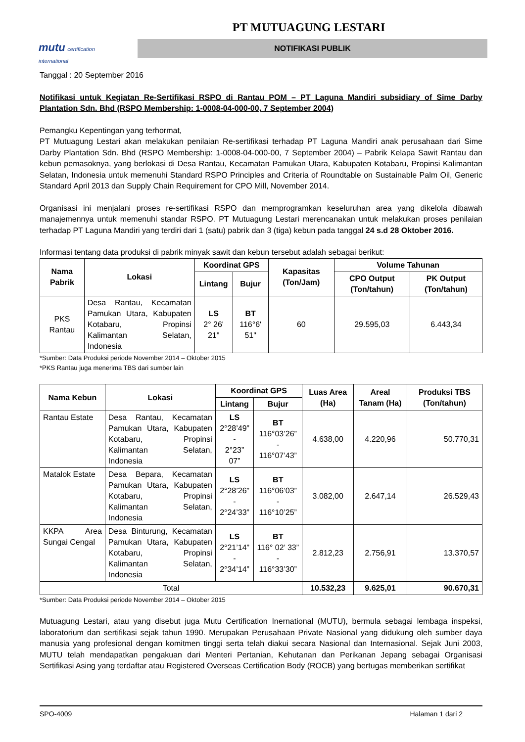mutu certification
international
PT MUTUAGUNG LESTARI
NOTIFIKASI PUBLIK
Tanggal : 20 September 2016
Notifikasi untuk Kegiatan Re-Sertifikasi RSPO di Rantau POM – PT Laguna Mandiri subsidiary of Sime Darby Plantation Sdn. Bhd (RSPO Membership: 1-0008-04-000-00, 7 September 2004)
Pemangku Kepentingan yang terhormat,
PT Mutuagung Lestari akan melakukan penilaian Re-sertifikasi terhadap PT Laguna Mandiri anak perusahaan dari Sime Darby Plantation Sdn. Bhd (RSPO Membership: 1-0008-04-000-00, 7 September 2004) – Pabrik Kelapa Sawit Rantau dan kebun pemasoknya, yang berlokasi di Desa Rantau, Kecamatan Pamukan Utara, Kabupaten Kotabaru, Propinsi Kalimantan Selatan, Indonesia untuk memenuhi Standard RSPO Principles and Criteria of Roundtable on Sustainable Palm Oil, Generic Standard April 2013 dan Supply Chain Requirement for CPO Mill, November 2014.
Organisasi ini menjalani proses re-sertifikasi RSPO dan memprogramkan keseluruhan area yang dikelola dibawah manajemennya untuk memenuhi standar RSPO. PT Mutuagung Lestari merencanakan untuk melakukan proses penilaian terhadap PT Laguna Mandiri yang terdiri dari 1 (satu) pabrik dan 3 (tiga) kebun pada tanggal 24 s.d 28 Oktober 2016.
Informasi tentang data produksi di pabrik minyak sawit dan kebun tersebut adalah sebagai berikut:
| Nama Pabrik | Lokasi | Koordinat GPS | | Kapasitas (Ton/Jam) | Volume Tahunan | |
| --- | --- | --- | --- | --- | --- | --- |
| | | Lintang | Bujur | | CPO Output (Ton/tahun) | PK Output (Ton/tahun) |
| PKS Rantau | Desa Rantau, Kecamatan Pamukan Utara, Kabupaten Kotabaru, Propinsi Kalimantan Selatan, Indonesia | LS 2° 26' 21" | BT 116°6' 51" | 60 | 29.595,03 | 6.443,34 |
*Sumber: Data Produksi periode November 2014 – Oktober 2015
*PKS Rantau juga menerima TBS dari sumber lain
| Nama Kebun | Lokasi | Koordinat GPS | | Luas Area (Ha) | Areal Tanam (Ha) | Produksi TBS (Ton/tahun) |
| --- | --- | --- | --- | --- | --- | --- |
| | | Lintang | Bujur | | | |
| Rantau Estate | Desa Rantau, Kecamatan Pamukan Utara, Kabupaten Kotabaru, Propinsi Kalimantan Selatan, Indonesia | LS 2°28’49” - 2°23” 07” | BT 116°03’26” - 116°07’43” | 4.638,00 | 4.220,96 | 50.770,31 |
| Matalok Estate | Desa Bepara, Kecamatan Pamukan Utara, Kabupaten Kotabaru, Propinsi Kalimantan Selatan, Indonesia | LS 2°28’26” - 2°24’33” | BT 116°06’03” - 116°10’25” | 3.082,00 | 2.647,14 | 26.529,43 |
| KKPA Area Sungai Cengal | Desa Binturung, Kecamatan Pamukan Utara, Kabupaten Kotabaru, Propinsi Kalimantan Selatan, Indonesia | LS 2°21’14” - 2°34’14” | BT 116° 02’ 33” - 116°33’30” | 2.812,23 | 2.756,91 | 13.370,57 |
| Total | | | | 10.532,23 | 9.625,01 | 90.670,31 |
*Sumber: Data Produksi periode November 2014 – Oktober 2015
Mutuagung Lestari, atau yang disebut juga Mutu Certification Inernational (MUTU), bermula sebagai lembaga inspeksi, laboratorium dan sertifikasi sejak tahun 1990. Merupakan Perusahaan Private Nasional yang didukung oleh sumber daya manusia yang profesional dengan komitmen tinggi serta telah diakui secara Nasional dan Internasional. Sejak Juni 2003, MUTU telah mendapatkan pengakuan dari Menteri Pertanian, Kehutanan dan Perikanan Jepang sebagai Organisasi Sertifikasi Asing yang terdaftar atau Registered Overseas Certification Body (ROCB) yang bertugas memberikan sertifikat
SPO-4009 Halaman 1 dari 2